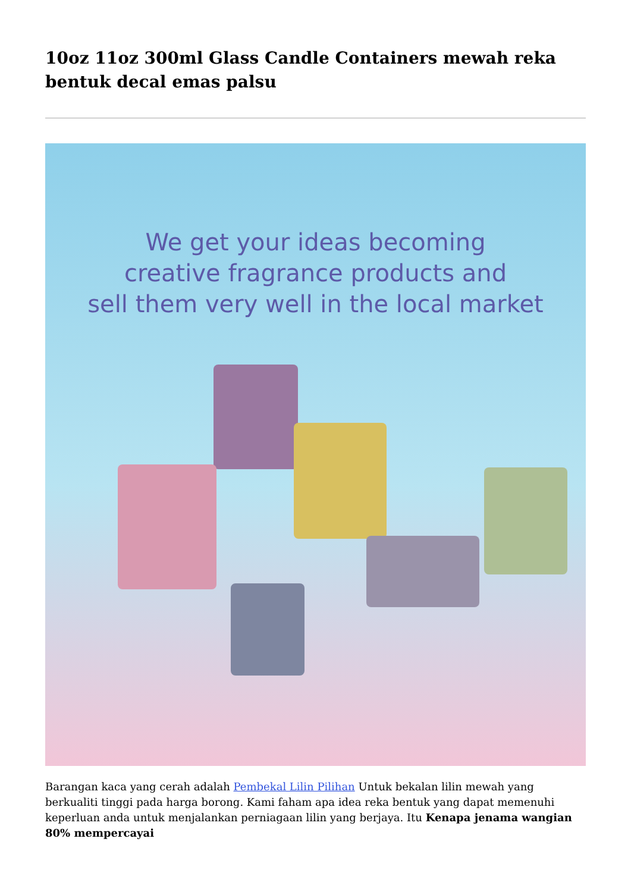10oz 11oz 300ml Glass Candle Containers mewah reka bentuk decal emas palsu
We get your ideas becoming
creative fragrance products and
sell them very well in the local market
Barangan kaca yang cerah adalah Pembekal Lilin Pilihan Untuk bekalan lilin mewah yang berkualiti tinggi pada harga borong. Kami faham apa idea reka bentuk yang dapat memenuhi keperluan anda untuk menjalankan perniagaan lilin yang berjaya. Itu Kenapa jenama wangian 80% mempercayai